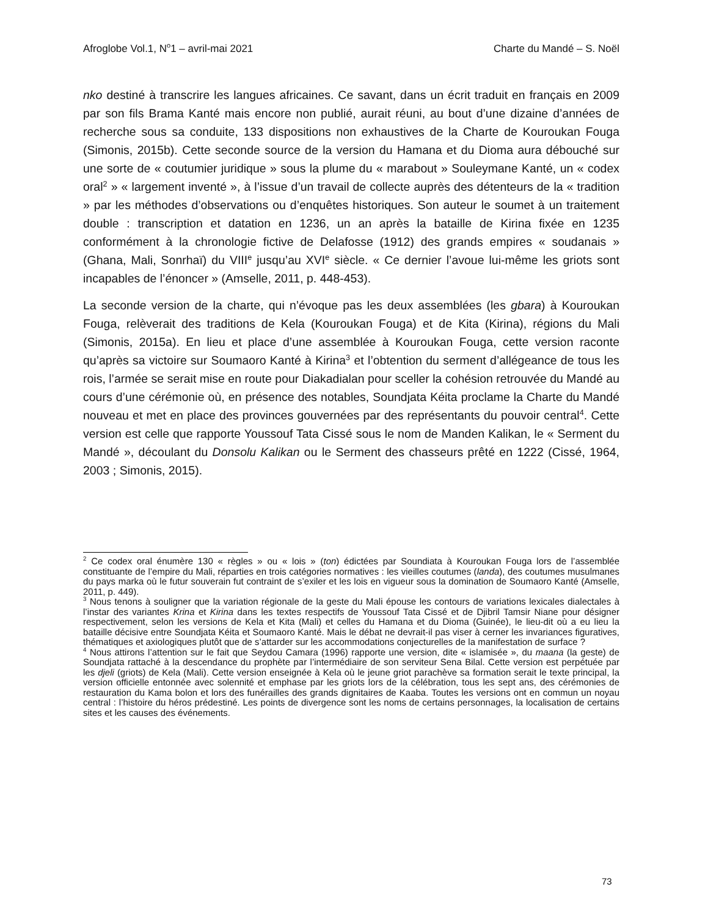Afroglobe Vol.1, N<sup>o</sup>1 – avril-mai 2021 Charte du Mandé – S. Noël
nko destiné à transcrire les langues africaines. Ce savant, dans un écrit traduit en français en 2009 par son fils Brama Kanté mais encore non publié, aurait réuni, au bout d’une dizaine d’années de recherche sous sa conduite, 133 dispositions non exhaustives de la Charte de Kouroukan Fouga (Simonis, 2015b). Cette seconde source de la version du Hamana et du Dioma aura débouché sur une sorte de « coutumier juridique » sous la plume du « marabout » Souleymane Kanté, un « codex oral<sup>2</sup> » « largement inventé », à l’issue d’un travail de collecte auprès des détenteurs de la « tradition » par les méthodes d’observations ou d’enquêtes historiques. Son auteur le soumet à un traitement double : transcription et datation en 1236, un an après la bataille de Kirina fixée en 1235 conformément à la chronologie fictive de Delafosse (1912) des grands empires « soudanais » (Ghana, Mali, Sonrhaï) du VIII<sup>e</sup> jusqu’au XVI<sup>e</sup> siècle. « Ce dernier l’avoue lui-même les griots sont incapables de l’énoncer » (Amselle, 2011, p. 448-453).
La seconde version de la charte, qui n’évoque pas les deux assemblées (les gbara) à Kouroukan Fouga, relèverait des traditions de Kela (Kouroukan Fouga) et de Kita (Kirina), régions du Mali (Simonis, 2015a). En lieu et place d’une assemblée à Kouroukan Fouga, cette version raconte qu’après sa victoire sur Soumaoro Kanté à Kirina<sup>3</sup> et l’obtention du serment d’allégeance de tous les rois, l’armée se serait mise en route pour Diakadialan pour sceller la cohésion retrouvée du Mandé au cours d’une cérémonie où, en présence des notables, Soundjata Kéita proclame la Charte du Mandé nouveau et met en place des provinces gouvernées par des représentants du pouvoir central<sup>4</sup>. Cette version est celle que rapporte Youssouf Tata Cissé sous le nom de Manden Kalikan, le « Serment du Mandé », découlant du Donsolu Kalikan ou le Serment des chasseurs prêté en 1222 (Cissé, 1964, 2003 ; Simonis, 2015).
<sup>2</sup> Ce codex oral énumère 130 « règles » ou « lois » (ton) édictées par Soundiata à Kouroukan Fouga lors de l’assemblée constituante de l’empire du Mali, réparties en trois catégories normatives : les vieilles coutumes (landa), des coutumes musulmanes du pays marka où le futur souverain fut contraint de s’exiler et les lois en vigueur sous la domination de Soumaoro Kanté (Amselle, 2011, p. 449).
<sup>3</sup> Nous tenons à souligner que la variation régionale de la geste du Mali épouse les contours de variations lexicales dialectales à l’instar des variantes Krina et Kirina dans les textes respectifs de Youssouf Tata Cissé et de Djibril Tamsir Niane pour désigner respectivement, selon les versions de Kela et Kita (Mali) et celles du Hamana et du Dioma (Guinée), le lieu-dit où a eu lieu la bataille décisive entre Soundjata Kéita et Soumaoro Kanté. Mais le débat ne devrait-il pas viser à cerner les invariances figuratives, thématiques et axiologiques plutôt que de s’attarder sur les accommodations conjecturelles de la manifestation de surface ?
<sup>4</sup> Nous attirons l’attention sur le fait que Seydou Camara (1996) rapporte une version, dite « islamisée », du maana (la geste) de Soundjata rattaché à la descendance du prophète par l’intermédiaire de son serviteur Sena Bilal. Cette version est perpétuée par les djeli (griots) de Kela (Mali). Cette version enseignée à Kela où le jeune griot parachève sa formation serait le texte principal, la version officielle entonnée avec solennité et emphase par les griots lors de la célébration, tous les sept ans, des cérémonies de restauration du Kama bolon et lors des funérailles des grands dignitaires de Kaaba. Toutes les versions ont en commun un noyau central : l’histoire du héros prédestiné. Les points de divergence sont les noms de certains personnages, la localisation de certains sites et les causes des événements.
73